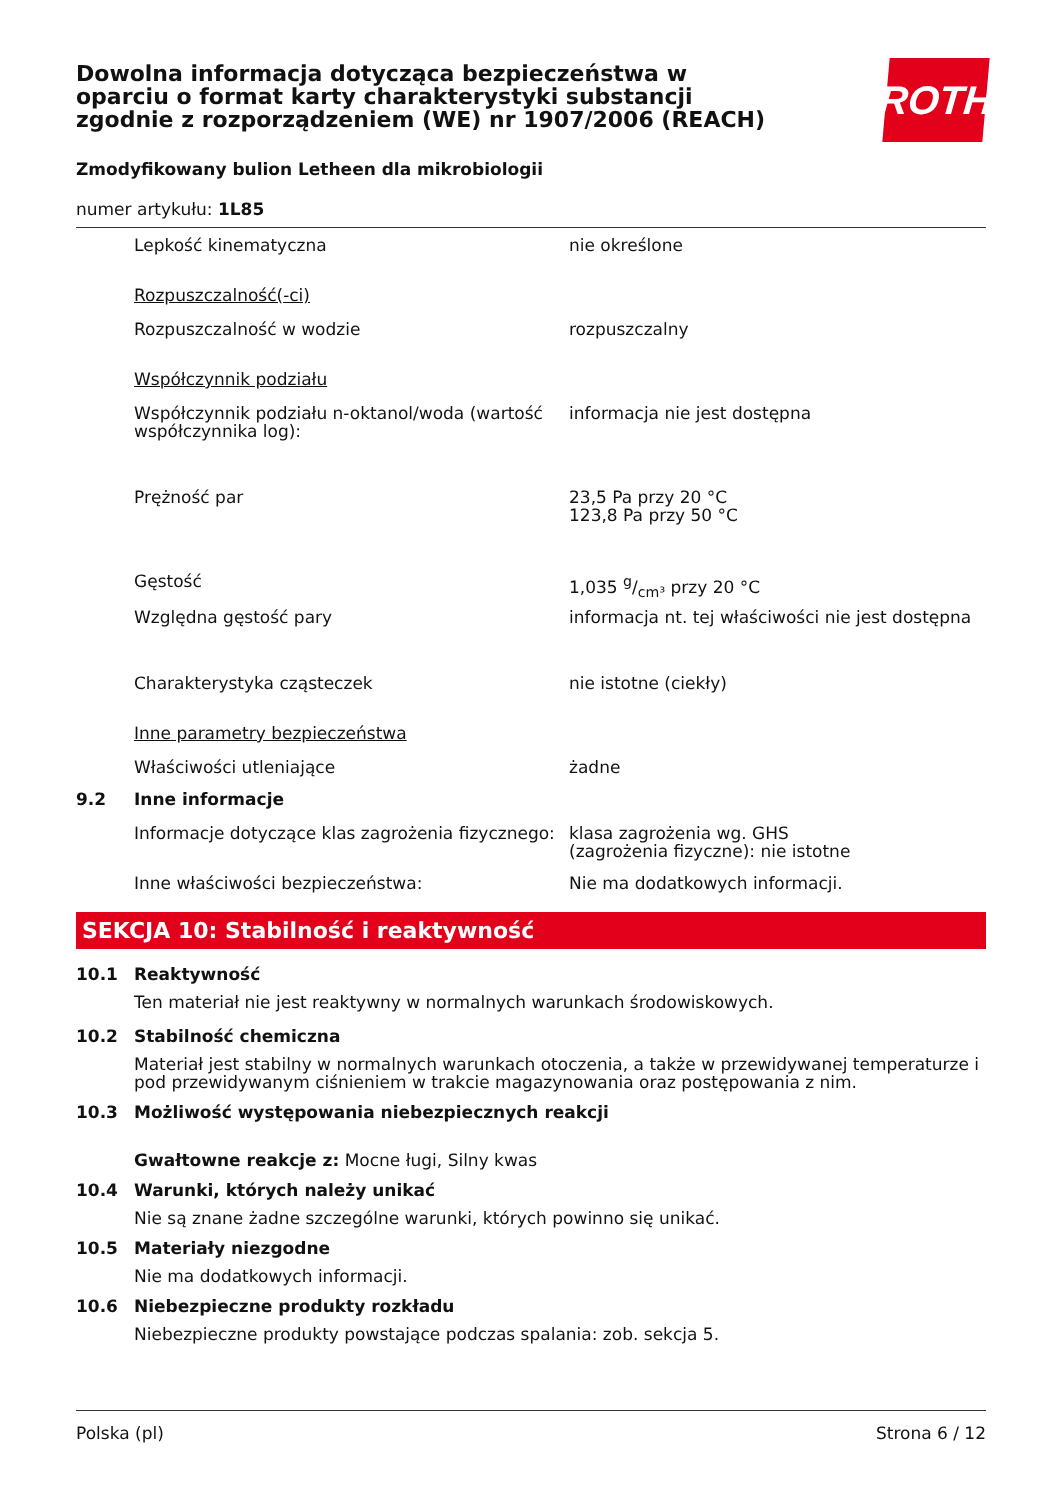Dowolna informacja dotycząca bezpieczeństwa w oparciu o format karty charakterystyki substancji zgodnie z rozporządzeniem (WE) nr 1907/2006 (REACH)
Zmodyfikowany bulion Letheen dla mikrobiologii
numer artykułu: 1L85
| | Lepkość kinematyczna | nie określone |
| | Rozpuszczalność(-ci) | |
| | Rozpuszczalność w wodzie | rozpuszczalny |
| | Współczynnik podziału | |
| | Współczynnik podziału n-oktanol/woda (wartość współczynnika log): | informacja nie jest dostępna |
| | Prężność par | 23,5 Pa przy 20 °C 123,8 Pa przy 50 °C |
| | Gęstość | 1,035 g/cm³ przy 20 °C |
| | Względna gęstość pary | informacja nt. tej właściwości nie jest dostępna |
| | Charakterystyka cząsteczek | nie istotne (ciekły) |
| | Inne parametry bezpieczeństwa | |
| | Właściwości utleniające | żadne |
| 9.2 | Inne informacje | |
| | Informacje dotyczące klas zagrożenia fizycznego: | klasa zagrożenia wg. GHS (zagrożenia fizyczne): nie istotne |
| | Inne właściwości bezpieczeństwa: | Nie ma dodatkowych informacji. |
SEKCJA 10: Stabilność i reaktywność
| 10.1 | Reaktywność |
| | Ten materiał nie jest reaktywny w normalnych warunkach środowiskowych. |
| 10.2 | Stabilność chemiczna |
| | Materiał jest stabilny w normalnych warunkach otoczenia, a także w przewidywanej temperaturze i pod przewidywanym ciśnieniem w trakcie magazynowania oraz postępowania z nim. |
| 10.3 | Możliwość występowania niebezpiecznych reakcji |
| | Gwałtowne reakcje z: Mocne ługi, Silny kwas |
| 10.4 | Warunki, których należy unikać |
| | Nie są znane żadne szczególne warunki, których powinno się unikać. |
| 10.5 | Materiały niezgodne |
| | Nie ma dodatkowych informacji. |
| 10.6 | Niebezpieczne produkty rozkładu |
| | Niebezpieczne produkty powstające podczas spalania: zob. sekcja 5. |
ROTH
Polska (pl) Strona 6 / 12